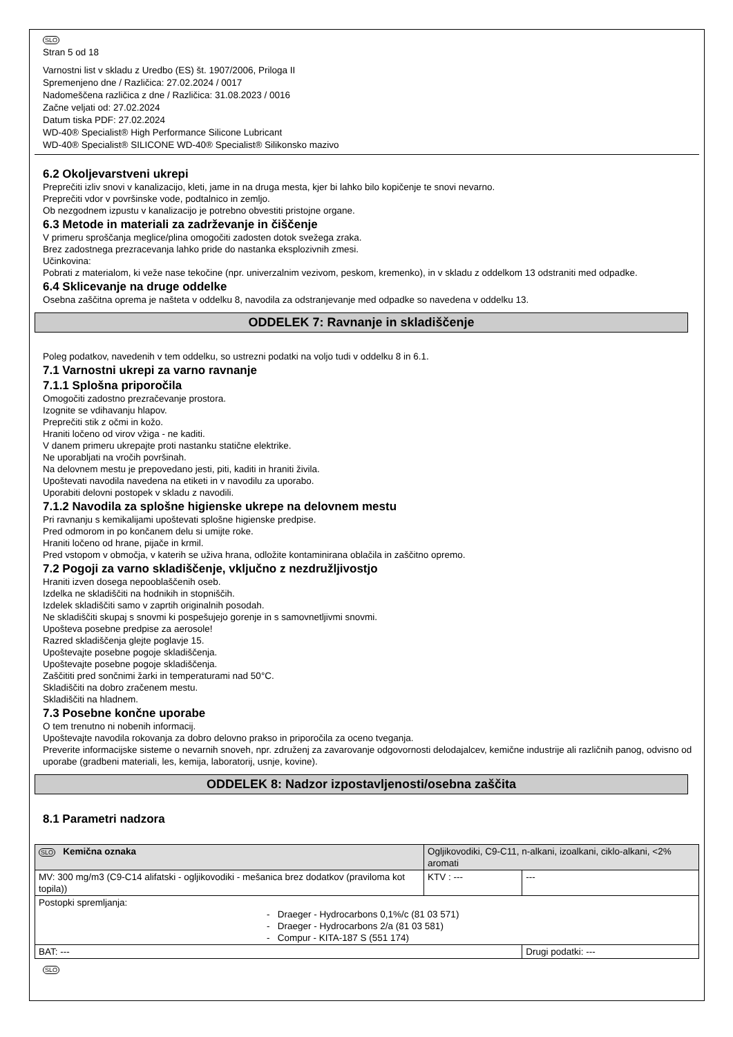SLO
Stran 5 od 18
Varnostni list v skladu z Uredbo (ES) št. 1907/2006, Priloga II
Spremenjeno dne / Različica: 27.02.2024 / 0017
Nadomeščena različica z dne / Različica: 31.08.2023 / 0016
Začne veljati od: 27.02.2024
Datum tiska PDF: 27.02.2024
WD-40® Specialist® High Performance Silicone Lubricant
WD-40® Specialist® SILICONE WD-40® Specialist® Silikonsko mazivo
6.2 Okoljevarstveni ukrepi
Preprečiti izliv snovi v kanalizacijo, kleti, jame in na druga mesta, kjer bi lahko bilo kopičenje te snovi nevarno.
Preprečiti vdor v površinske vode, podtalnico in zemljo.
Ob nezgodnem izpustu v kanalizacijo je potrebno obvestiti pristojne organe.
6.3 Metode in materiali za zadrževanje in čiščenje
V primeru sproščanja meglice/plina omogočiti zadosten dotok svežega zraka.
Brez zadostnega prezracevanja lahko pride do nastanka eksplozivnih zmesi.
Učinkovina:
Pobrati z materialom, ki veže nase tekočine (npr. univerzalnim vezivom, peskom, kremenko), in v skladu z oddelkom 13 odstraniti med odpadke.
6.4 Sklicevanje na druge oddelke
Osebna zaščitna oprema je našteta v oddelku 8, navodila za odstranjevanje med odpadke so navedena v oddelku 13.
ODDELEK 7: Ravnanje in skladiščenje
Poleg podatkov, navedenih v tem oddelku, so ustrezni podatki na voljo tudi v oddelku 8 in 6.1.
7.1 Varnostni ukrepi za varno ravnanje
7.1.1 Splošna priporočila
Omogočiti zadostno prezračevanje prostora.
Izognite se vdihavanju hlapov.
Preprečiti stik z očmi in kožo.
Hraniti ločeno od virov vžiga - ne kaditi.
V danem primeru ukrepajte proti nastanku statične elektrike.
Ne uporabljati na vročih površinah.
Na delovnem mestu je prepovedano jesti, piti, kaditi in hraniti živila.
Upoštevati navodila navedena na etiketi in v navodilu za uporabo.
Uporabiti delovni postopek v skladu z navodili.
7.1.2 Navodila za splošne higienske ukrepe na delovnem mestu
Pri ravnanju s kemikalijami upoštevati splošne higienske predpise.
Pred odmorom in po končanem delu si umijte roke.
Hraniti ločeno od hrane, pijače in krmil.
Pred vstopom v območja, v katerih se uživa hrana, odložite kontaminirana oblačila in zaščitno opremo.
7.2 Pogoji za varno skladiščenje, vključno z nezdružljivostjo
Hraniti izven dosega nepooblaščenih oseb.
Izdelka ne skladiščiti na hodnikih in stopniščih.
Izdelek skladiščiti samo v zaprtih originalnih posodah.
Ne skladiščiti skupaj s snovmi ki pospešujejo gorenje in s samovnetljivmi snovmi.
Upošteva posebne predpise za aerosole!
Razred skladiščenja glejte poglavje 15.
Upoštevajte posebne pogoje skladiščenja.
Upoštevajte posebne pogoje skladiščenja.
Zaščititi pred sončnimi žarki in temperaturami nad 50°C.
Skladiščiti na dobro zračenem mestu.
Skladiščiti na hladnem.
7.3 Posebne končne uporabe
O tem trenutno ni nobenih informacij.
Upoštevajte navodila rokovanja za dobro delovno prakso in priporočila za oceno tveganja.
Preverite informacijske sisteme o nevarnih snoveh, npr. združenj za zavarovanje odgovornosti delodajalcev, kemične industrije ali različnih panog, odvisno od uporabe (gradbeni materiali, les, kemija, laboratorij, usnje, kovine).
ODDELEK 8: Nadzor izpostavljenosti/osebna zaščita
8.1 Parametri nadzora
| SLO Kemična oznaka | Ogljikovodiki, C9-C11, n-alkani, izoalkani, ciklo-alkani, <2% aromati | | |
| MV: 300 mg/m3 (C9-C14 alifatski - ogljikovodiki - mešanica brez dodatkov (praviloma kot topila)) | | KTV : --- | --- |
| Postopki spremljanja: - Draeger - Hydrocarbons 0,1%/c (81 03 571) - Draeger - Hydrocarbons 2/a (81 03 581) - Compur - KITA-187 S (551 174) | | | |
| BAT: --- | | | Drugi podatki: --- |
SLO